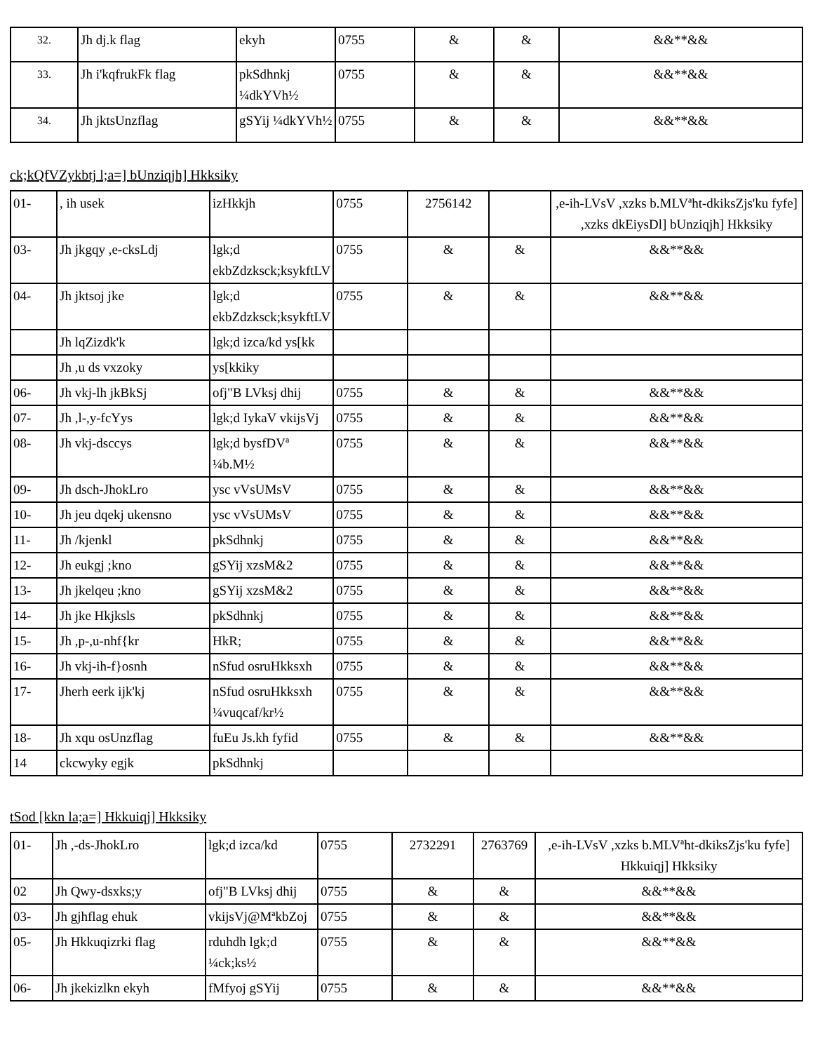| <sup>32.</sup> | Jh dj.k flag | ekyh | 0755 | & | & | &&**&& |
| <sup>33.</sup> | Jh i'kqfrukFk flag | pkSdhnkj ¼dkYVh½ | 0755 | & | & | &&**&& |
| <sup>34.</sup> | Jh jktsUnzflag | gSYij ¼dkYVh½ | 0755 | & | & | &&**&& |
ck;kQfVZykbtj l;a=] bUnziqjh] Hkksiky
| 01- | , ih usek | izHkkjh | 0755 | 2756142 | | ,e-ih-LVsV ,xzks b.MLVªht-dkiksZjs'ku fyfe] ,xzks dkEiysDl] bUnziqjh] Hkksiky |
| 03- | Jh jkgqy ,e-cksLdj | lgk;d ekbZdzksck;ksykftLV | 0755 | & | & | &&**&& |
| 04- | Jh jktsoj jke | lgk;d ekbZdzksck;ksykftLV | 0755 | & | & | &&**&& |
| | Jh lqZizdk'k | lgk;d izca/kd ys[kk | | | | |
| | Jh ,u ds vxzoky | ys[kkiky | | | | |
| 06- | Jh vkj-lh jkBkSj | ofj"B LVksj dhij | 0755 | & | & | &&**&& |
| 07- | Jh ,l-,y-fcYys | lgk;d IykaV vkijsVj | 0755 | & | & | &&**&& |
| 08- | Jh vkj-dsccys | lgk;d bysfDVª ¼b.M½ | 0755 | & | & | &&**&& |
| 09- | Jh dsch-JhokLro | ysc vVsUMsV | 0755 | & | & | &&**&& |
| 10- | Jh jeu dqekj ukensno | ysc vVsUMsV | 0755 | & | & | &&**&& |
| 11- | Jh /kjenkl | pkSdhnkj | 0755 | & | & | &&**&& |
| 12- | Jh eukgj ;kno | gSYij xzsM&2 | 0755 | & | & | &&**&& |
| 13- | Jh jkelqeu ;kno | gSYij xzsM&2 | 0755 | & | & | &&**&& |
| 14- | Jh jke Hkjksls | pkSdhnkj | 0755 | & | & | &&**&& |
| 15- | Jh ,p-,u-nhf{kr | HkR; | 0755 | & | & | &&**&& |
| 16- | Jh vkj-ih-f}osnh | nSfud osruHkksxh | 0755 | & | & | &&**&& |
| 17- | Jherh eerk ijk'kj | nSfud osruHkksxh ¼vuqcaf/kr½ | 0755 | & | & | &&**&& |
| 18- | Jh xqu osUnzflag | fuEu Js.kh fyfid | 0755 | & | & | &&**&& |
| 14 | ckcwyky egjk | pkSdhnkj | | | | |
tSod [kkn la;a=] Hkkuiqj] Hkksiky
| 01- | Jh ,-ds-JhokLro | lgk;d izca/kd | 0755 | 2732291 | 2763769 | ,e-ih-LVsV ,xzks b.MLVªht-dkiksZjs'ku fyfe] Hkkuiqj] Hkksiky |
| 02 | Jh Qwy-dsxks;y | ofj"B LVksj dhij | 0755 | & | & | &&**&& |
| 03- | Jh gjhflag ehuk | vkijsVj@MªkbZoj | 0755 | & | & | &&**&& |
| 05- | Jh Hkkuqizrki flag | rduhdh lgk;d ¼ck;ks½ | 0755 | & | & | &&**&& |
| 06- | Jh jkekizlkn ekyh | fMfyoj gSYij | 0755 | & | & | &&**&& |